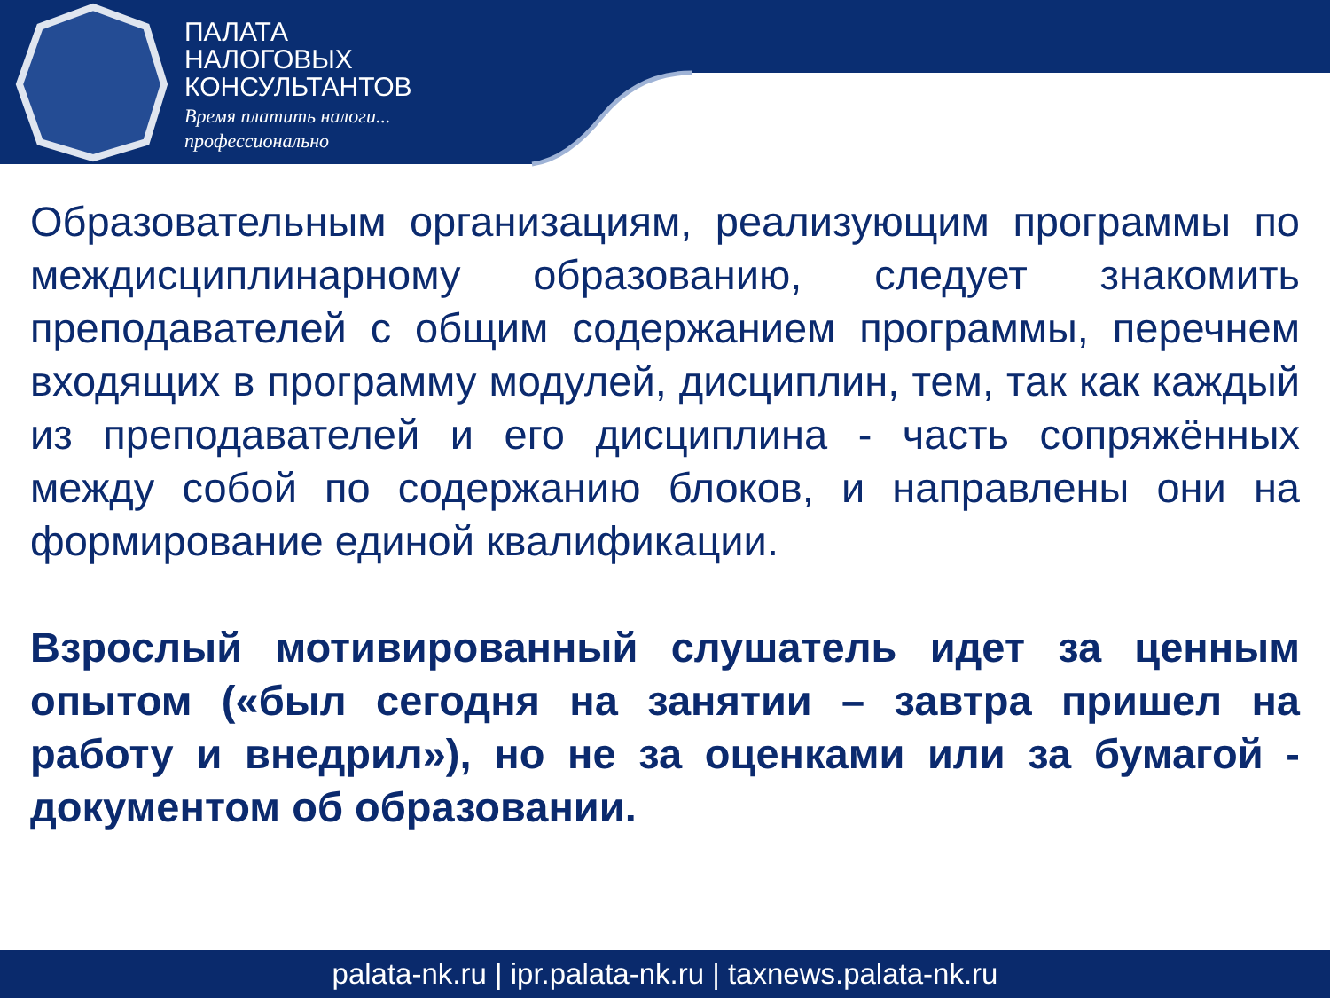ПАЛАТА
НАЛОГОВЫХ
КОНСУЛЬТАНТОВ
Время платить налоги...
профессионально
Образовательным организациям, реализующим программы по междисциплинарному образованию, следует знакомить преподавателей с общим содержанием программы, перечнем входящих в программу модулей, дисциплин, тем, так как каждый из преподавателей и его дисциплина - часть сопряжённых между собой по содержанию блоков, и направлены они на формирование единой квалификации.
Взрослый мотивированный слушатель идет за ценным опытом («был сегодня на занятии – завтра пришел на работу и внедрил»), но не за оценками или за бумагой - документом об образовании.
palata-nk.ru | ipr.palata-nk.ru | taxnews.palata-nk.ru